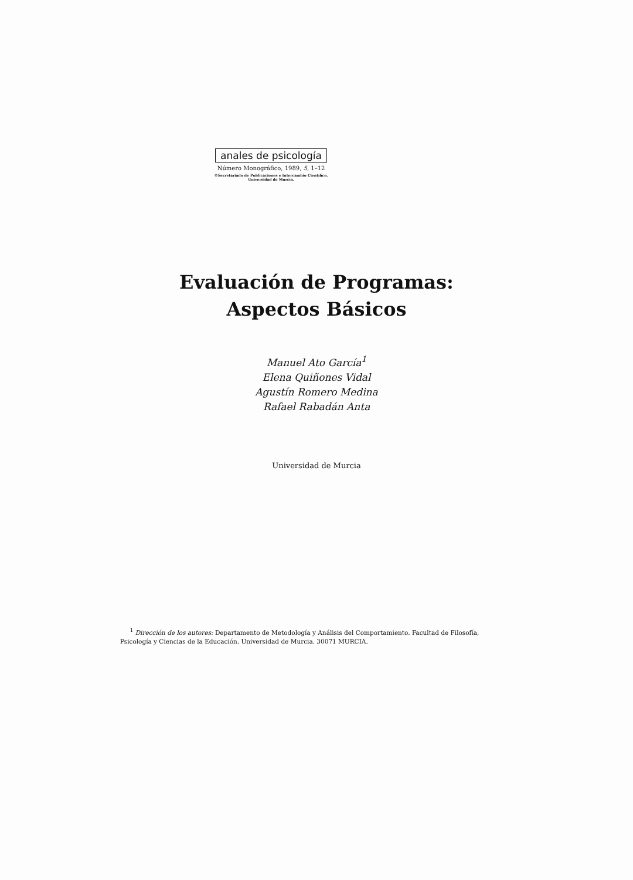anales de psicología
Número Monográfico, 1989, 5, 1–12
©Secretariado de Publicaciones e Intercambio Científico.
Universidad de Murcia.
Evaluación de Programas:
Aspectos Básicos
Manuel Ato García<sup>1</sup>
Elena Quiñones Vidal
Agustín Romero Medina
Rafael Rabadán Anta
Universidad de Murcia
<sup>1</sup> Dirección de los autores: Departamento de Metodología y Análisis del Comportamiento. Facultad de Filosofía, Psicología y Ciencias de la Educación. Universidad de Murcia. 30071 MURCIA.